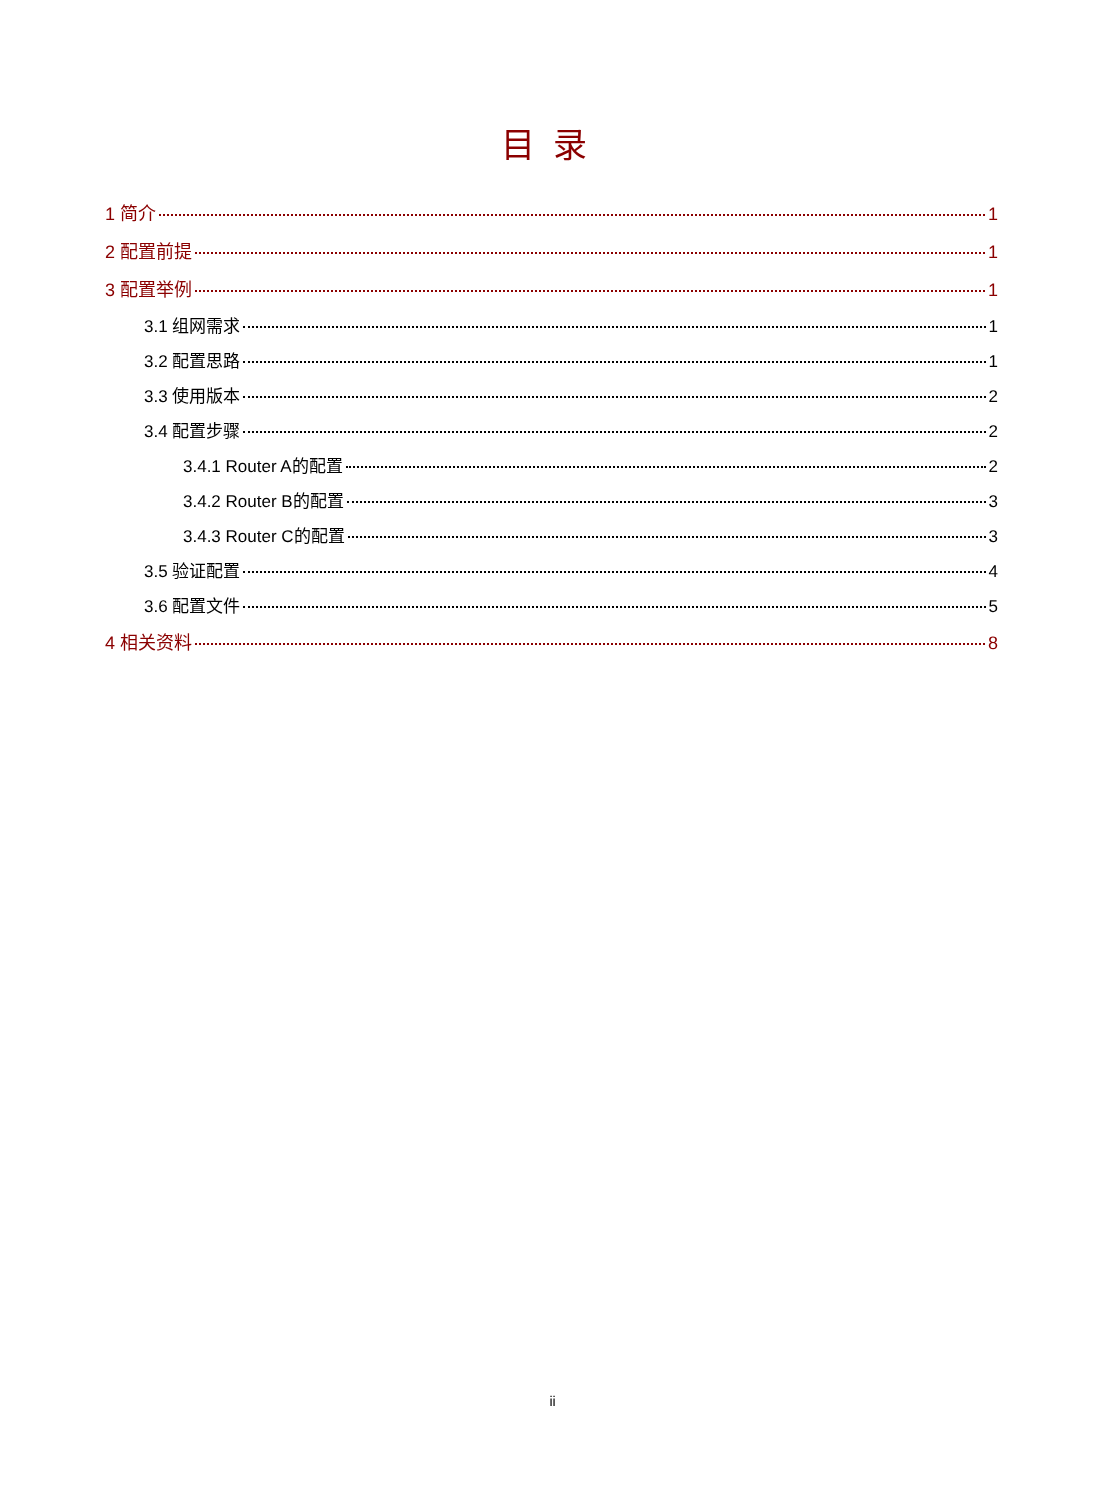目录
1 简介 1
2 配置前提 1
3 配置举例 1
3.1 组网需求 1
3.2 配置思路 1
3.3 使用版本 2
3.4 配置步骤 2
3.4.1 Router A的配置 2
3.4.2 Router B的配置 3
3.4.3 Router C的配置 3
3.5 验证配置 4
3.6 配置文件 5
4 相关资料 8
ii